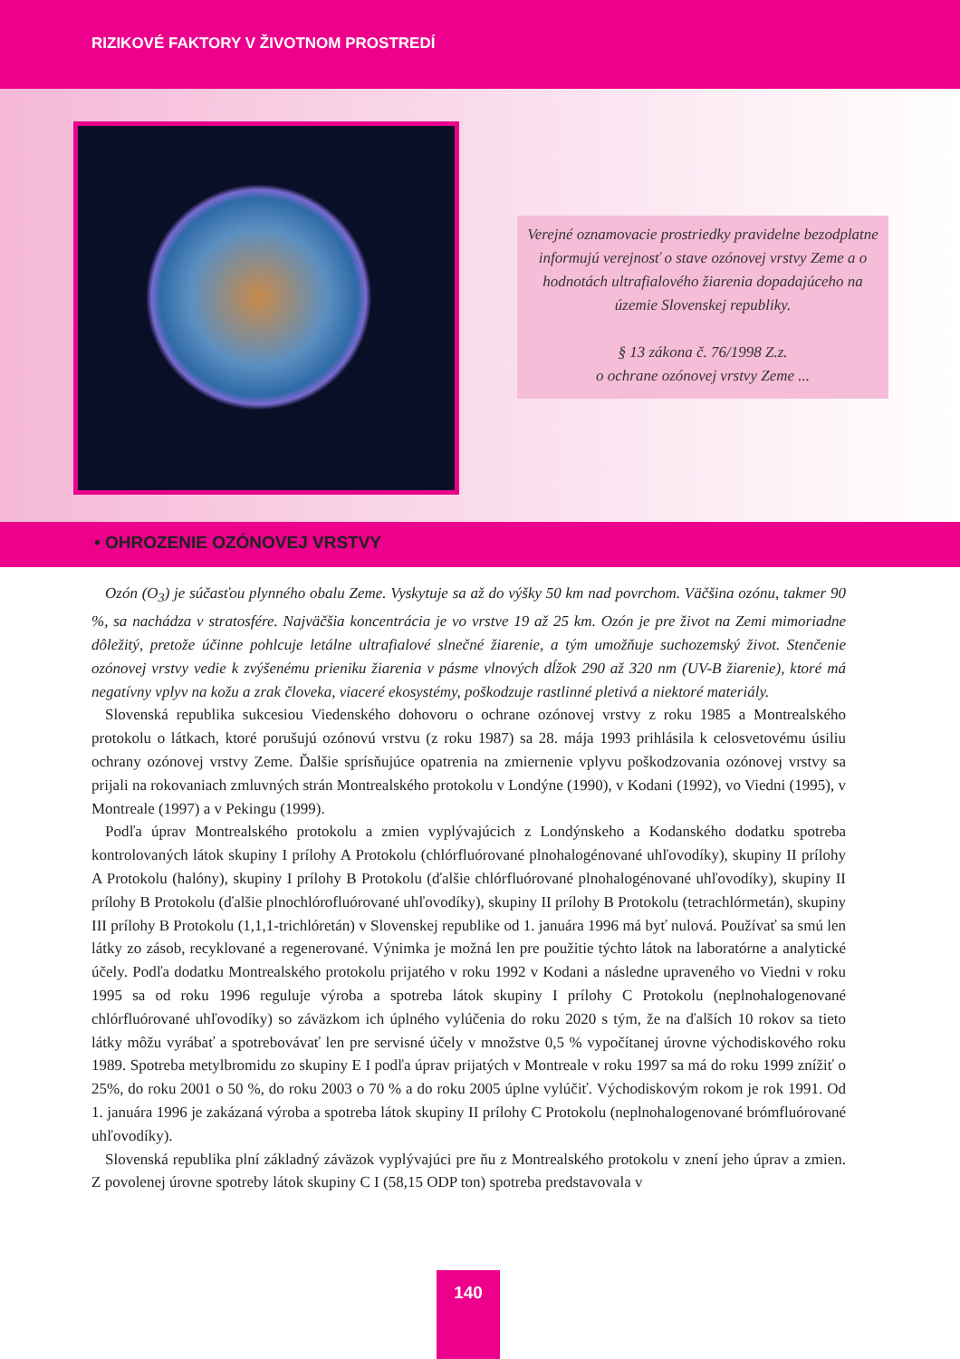RIZIKOVÉ FAKTORY V ŽIVOTNOM PROSTREDÍ
Verejné oznamovacie prostriedky pravidelne bezodplatne informujú verejnosť o stave ozónovej vrstvy Zeme a o hodnotách ultrafialového žiarenia dopadajúceho na územie Slovenskej republiky.
§ 13 zákona č. 76/1998 Z.z.
o ochrane ozónovej vrstvy Zeme ...
• OHROZENIE OZÓNOVEJ VRSTVY
Ozón (O<sub>3</sub>) je súčasťou plynného obalu Zeme. Vyskytuje sa až do výšky 50 km nad povrchom. Väčšina ozónu, takmer 90 %, sa nachádza v stratosfére. Najväčšia koncentrácia je vo vrstve 19 až 25 km. Ozón je pre život na Zemi mimoriadne dôležitý, pretože účinne pohlcuje letálne ultrafialové slnečné žiarenie, a tým umožňuje suchozemský život. Stenčenie ozónovej vrstvy vedie k zvýšenému prieniku žiarenia v pásme vlnových dĺžok 290 až 320 nm (UV-B žiarenie), ktoré má negatívny vplyv na kožu a zrak človeka, viaceré ekosystémy, poškodzuje rastlinné pletivá a niektoré materiály.
Slovenská republika sukcesiou Viedenského dohovoru o ochrane ozónovej vrstvy z roku 1985 a Montrealského protokolu o látkach, ktoré porušujú ozónovú vrstvu (z roku 1987) sa 28. mája 1993 prihlásila k celosvetovému úsiliu ochrany ozónovej vrstvy Zeme. Ďalšie sprísňujúce opatrenia na zmiernenie vplyvu poškodzovania ozónovej vrstvy sa prijali na rokovaniach zmluvných strán Montrealského protokolu v Londýne (1990), v Kodani (1992), vo Viedni (1995), v Montreale (1997) a v Pekingu (1999).
Podľa úprav Montrealského protokolu a zmien vyplývajúcich z Londýnskeho a Kodanského dodatku spotreba kontrolovaných látok skupiny I prílohy A Protokolu (chlórfluórované plnohalogénované uhľovodíky), skupiny II prílohy A Protokolu (halóny), skupiny I prílohy B Protokolu (ďalšie chlórfluórované plnohalogénované uhľovodíky), skupiny II prílohy B Protokolu (ďalšie plnochlórofluórované uhľovodíky), skupiny II prílohy B Protokolu (tetrachlórmetán), skupiny III prílohy B Protokolu (1,1,1-trichlóretán) v Slovenskej republike od 1. januára 1996 má byť nulová. Používať sa smú len látky zo zásob, recyklované a regenerované. Výnimka je možná len pre použitie týchto látok na laboratórne a analytické účely. Podľa dodatku Montrealského protokolu prijatého v roku 1992 v Kodani a následne upraveného vo Viedni v roku 1995 sa od roku 1996 reguluje výroba a spotreba látok skupiny I prílohy C Protokolu (neplnohalogenované chlórfluórované uhľovodíky) so záväzkom ich úplného vylúčenia do roku 2020 s tým, že na ďalších 10 rokov sa tieto látky môžu vyrábať a spotrebovávať len pre servisné účely v množstve 0,5 % vypočítanej úrovne východiskového roku 1989. Spotreba metylbromidu zo skupiny E I podľa úprav prijatých v Montreale v roku 1997 sa má do roku 1999 znížiť o 25%, do roku 2001 o 50 %, do roku 2003 o 70 % a do roku 2005 úplne vylúčiť. Východiskovým rokom je rok 1991. Od 1. januára 1996 je zakázaná výroba a spotreba látok skupiny II prílohy C Protokolu (neplnohalogenované brómfluórované uhľovodíky).
Slovenská republika plní základný záväzok vyplývajúci pre ňu z Montrealského protokolu v znení jeho úprav a zmien. Z povolenej úrovne spotreby látok skupiny C I (58,15 ODP ton) spotreba predstavovala v
140